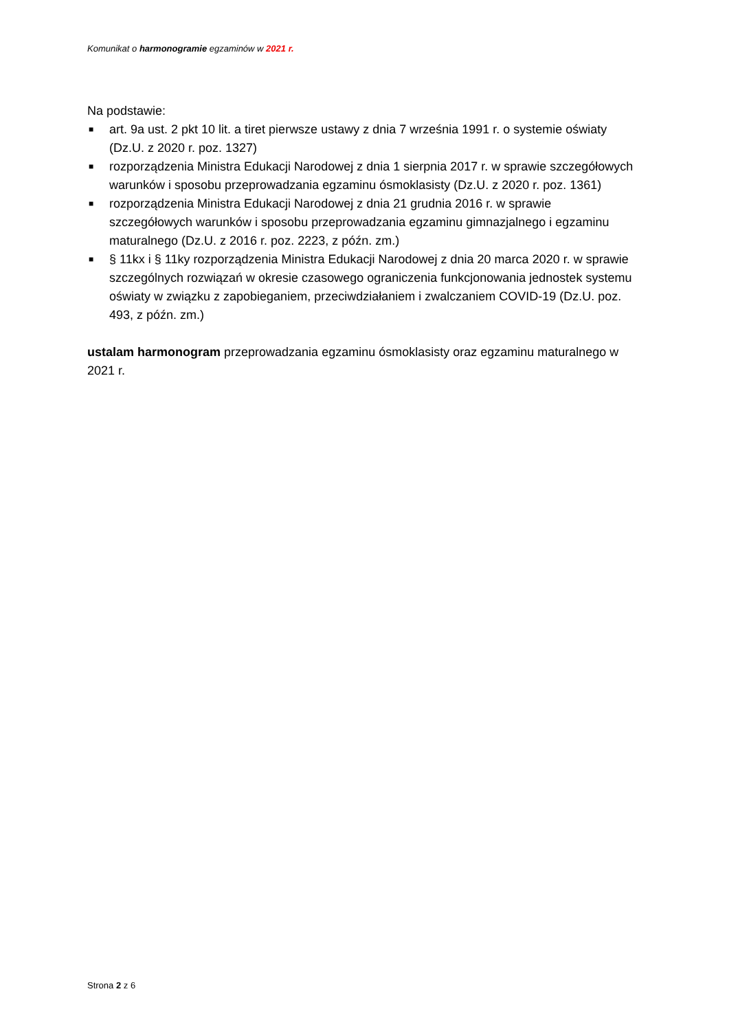Komunikat o harmonogramie egzaminów w 2021 r.
Na podstawie:
■ art. 9a ust. 2 pkt 10 lit. a tiret pierwsze ustawy z dnia 7 września 1991 r. o systemie oświaty (Dz.U. z 2020 r. poz. 1327)
■ rozporządzenia Ministra Edukacji Narodowej z dnia 1 sierpnia 2017 r. w sprawie szczegółowych warunków i sposobu przeprowadzania egzaminu ósmoklasisty (Dz.U. z 2020 r. poz. 1361)
■ rozporządzenia Ministra Edukacji Narodowej z dnia 21 grudnia 2016 r. w sprawie szczegółowych warunków i sposobu przeprowadzania egzaminu gimnazjalnego i egzaminu maturalnego (Dz.U. z 2016 r. poz. 2223, z późn. zm.)
■ § 11kx i § 11ky rozporządzenia Ministra Edukacji Narodowej z dnia 20 marca 2020 r. w sprawie szczególnych rozwiązań w okresie czasowego ograniczenia funkcjonowania jednostek systemu oświaty w związku z zapobieganiem, przeciwdziałaniem i zwalczaniem COVID-19 (Dz.U. poz. 493, z późn. zm.)
ustalam harmonogram przeprowadzania egzaminu ósmoklasisty oraz egzaminu maturalnego w 2021 r.
Strona 2 z 6